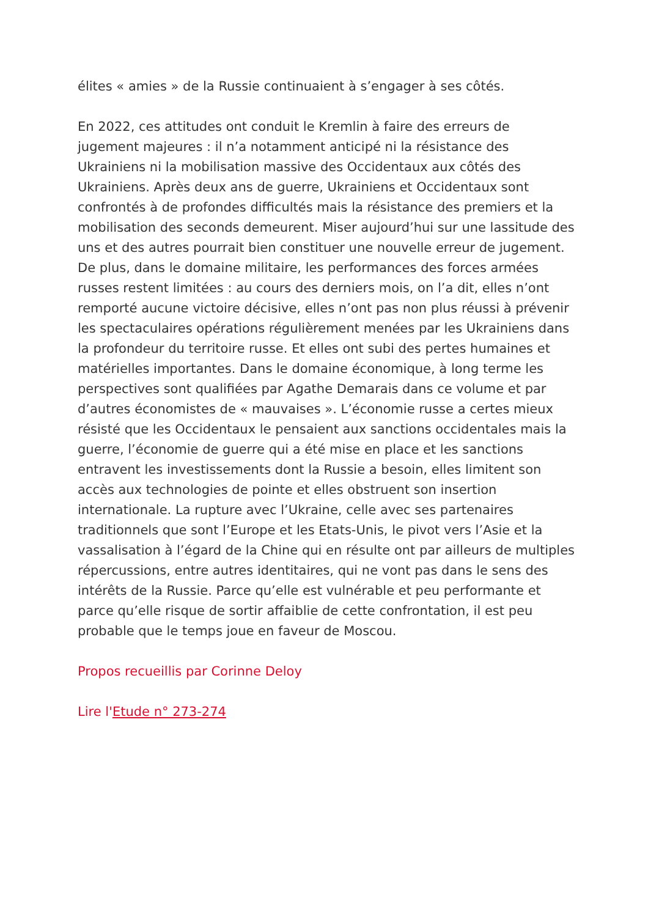élites « amies » de la Russie continuaient à s’engager à ses côtés.
En 2022, ces attitudes ont conduit le Kremlin à faire des erreurs de jugement majeures : il n’a notamment anticipé ni la résistance des Ukrainiens ni la mobilisation massive des Occidentaux aux côtés des Ukrainiens. Après deux ans de guerre, Ukrainiens et Occidentaux sont confrontés à de profondes difficultés mais la résistance des premiers et la mobilisation des seconds demeurent. Miser aujourd’hui sur une lassitude des uns et des autres pourrait bien constituer une nouvelle erreur de jugement. De plus, dans le domaine militaire, les performances des forces armées russes restent limitées : au cours des derniers mois, on l’a dit, elles n’ont remporté aucune victoire décisive, elles n’ont pas non plus réussi à prévenir les spectaculaires opérations régulièrement menées par les Ukrainiens dans la profondeur du territoire russe. Et elles ont subi des pertes humaines et matérielles importantes. Dans le domaine économique, à long terme les perspectives sont qualifiées par Agathe Demarais dans ce volume et par d’autres économistes de « mauvaises ». L’économie russe a certes mieux résisté que les Occidentaux le pensaient aux sanctions occidentales mais la guerre, l’économie de guerre qui a été mise en place et les sanctions entravent les investissements dont la Russie a besoin, elles limitent son accès aux technologies de pointe et elles obstruent son insertion internationale. La rupture avec l’Ukraine, celle avec ses partenaires traditionnels que sont l’Europe et les Etats-Unis, le pivot vers l’Asie et la vassalisation à l’égard de la Chine qui en résulte ont par ailleurs de multiples répercussions, entre autres identitaires, qui ne vont pas dans le sens des intérêts de la Russie. Parce qu’elle est vulnérable et peu performante et parce qu’elle risque de sortir affaiblie de cette confrontation, il est peu probable que le temps joue en faveur de Moscou.
Propos recueillis par Corinne Deloy
Lire l'Etude n° 273-274